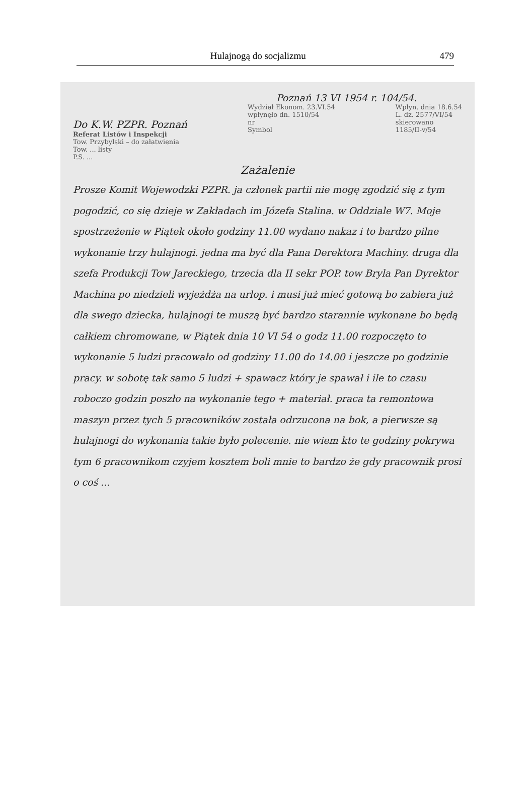Hulajnogą do socjalizmu 479
Poznań 13 VI 1954 r. 104/54.
Do K.W. PZPR. Poznań
Referat Listów i Inspekcji
Tow. Przybylski – do załatwienia
Tow. ... listy
P.S. ...
Wydział Ekonom. 23.VI.54
wpłynęło dn. 1510/54
nr
Symbol
Wpłyn. dnia 18.6.54
L. dz. 2577/VI/54
skierowano
1185/II-v/54
Zażalenie
Prosze Komit Wojewodzki PZPR. ja członek partii nie mogę zgodzić się z tym pogodzić, co się dzieje w Zakładach im Józefa Stalina. w Oddziale W7. Moje spostrzeżenie w Piątek około godziny 11.00 wydano nakaz i to bardzo pilne wykonanie trzy hulajnogi. jedna ma być dla Pana Derektora Machiny. druga dla szefa Produkcji Tow Jareckiego, trzecia dla II sekr POP. tow Bryla Pan Dyrektor Machina po niedzieli wyjeżdża na urlop. i musi już mieć gotową bo zabiera już dla swego dziecka, hulajnogi te muszą być bardzo starannie wykonane bo będą całkiem chromowane, w Piątek dnia 10 VI 54 o godz 11.00 rozpoczęto to wykonanie 5 ludzi pracowało od godziny 11.00 do 14.00 i jeszcze po godzinie pracy. w sobotę tak samo 5 ludzi + spawacz który je spawał i ile to czasu roboczo godzin poszło na wykonanie tego + materiał. praca ta remontowa maszyn przez tych 5 pracowników została odrzucona na bok, a pierwsze są hulajnogi do wykonania takie było polecenie. nie wiem kto te godziny pokrywa tym 6 pracownikom czyjem kosztem boli mnie to bardzo że gdy pracownik prosi o coś ...